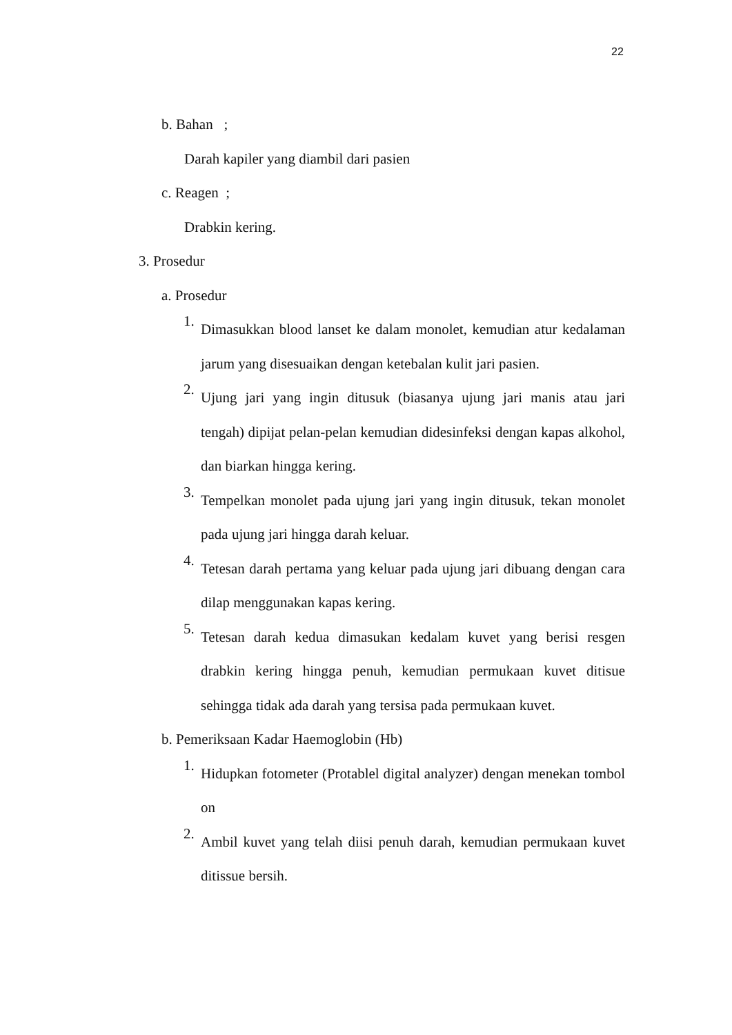22
b. Bahan ;
Darah kapiler yang diambil dari pasien
c. Reagen ;
Drabkin kering.
3. Prosedur
a. Prosedur
1. Dimasukkan blood lanset ke dalam monolet, kemudian atur kedalaman jarum yang disesuaikan dengan ketebalan kulit jari pasien.
2. Ujung jari yang ingin ditusuk (biasanya ujung jari manis atau jari tengah) dipijat pelan-pelan kemudian didesinfeksi dengan kapas alkohol, dan biarkan hingga kering.
3. Tempelkan monolet pada ujung jari yang ingin ditusuk, tekan monolet pada ujung jari hingga darah keluar.
4. Tetesan darah pertama yang keluar pada ujung jari dibuang dengan cara dilap menggunakan kapas kering.
5. Tetesan darah kedua dimasukan kedalam kuvet yang berisi resgen drabkin kering hingga penuh, kemudian permukaan kuvet ditisue sehingga tidak ada darah yang tersisa pada permukaan kuvet.
b. Pemeriksaan Kadar Haemoglobin (Hb)
1. Hidupkan fotometer (Protablel digital analyzer) dengan menekan tombol on
2. Ambil kuvet yang telah diisi penuh darah, kemudian permukaan kuvet ditissue bersih.